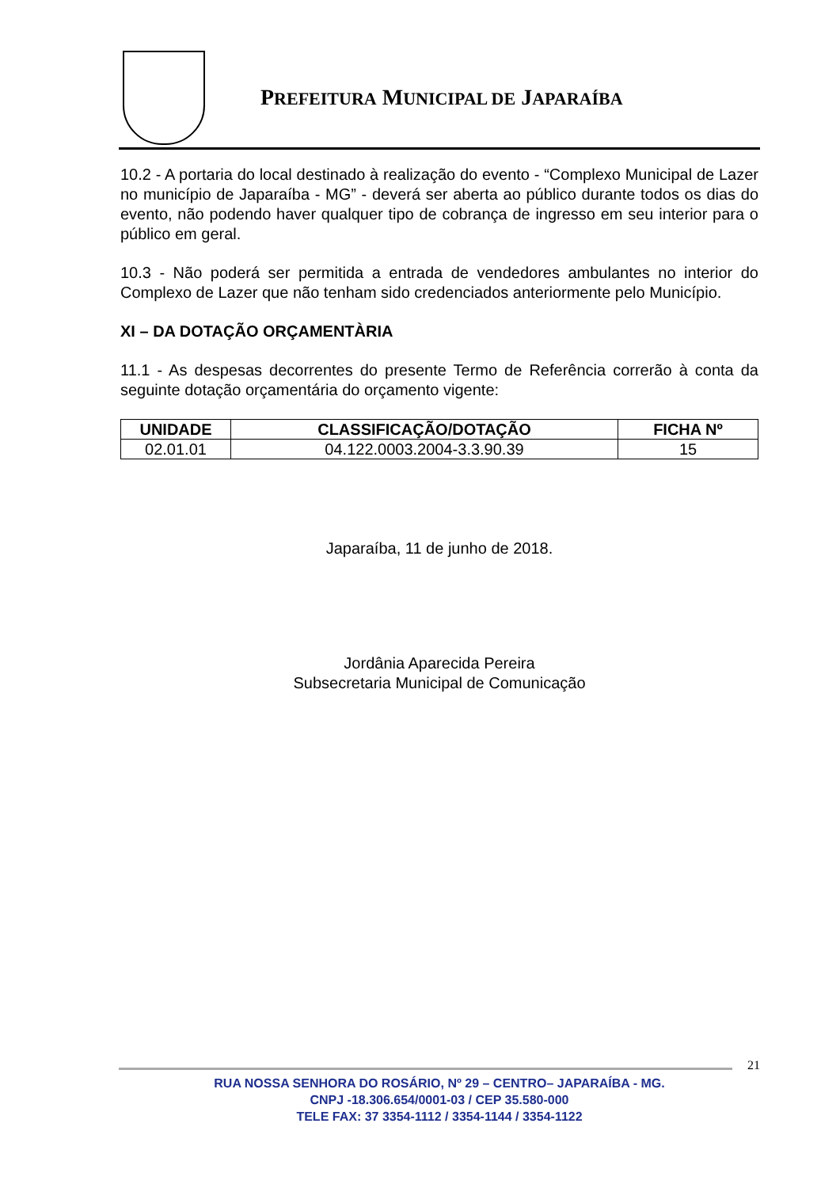PREFEITURA MUNICIPAL DE JAPARAÍBA
10.2 - A portaria do local destinado à realização do evento - “Complexo Municipal de Lazer no município de Japaraíba - MG” - deverá ser aberta ao público durante todos os dias do evento, não podendo haver qualquer tipo de cobrança de ingresso em seu interior para o público em geral.
10.3 - Não poderá ser permitida a entrada de vendedores ambulantes no interior do Complexo de Lazer que não tenham sido credenciados anteriormente pelo Município.
XI – DA DOTAÇÃO ORÇAMENTÀRIA
11.1 - As despesas decorrentes do presente Termo de Referência correrão à conta da seguinte dotação orçamentária do orçamento vigente:
| UNIDADE | CLASSIFICAÇÃO/DOTAÇÃO | FICHA Nº |
| --- | --- | --- |
| 02.01.01 | 04.122.0003.2004-3.3.90.39 | 15 |
Japaraíba, 11 de junho de 2018.
Jordânia Aparecida Pereira
Subsecretaria Municipal de Comunicação
21
RUA NOSSA SENHORA DO ROSÁRIO, Nº 29 – CENTRO– JAPARAÍBA - MG.
CNPJ -18.306.654/0001-03 / CEP 35.580-000
TELE FAX: 37 3354-1112 / 3354-1144 / 3354-1122